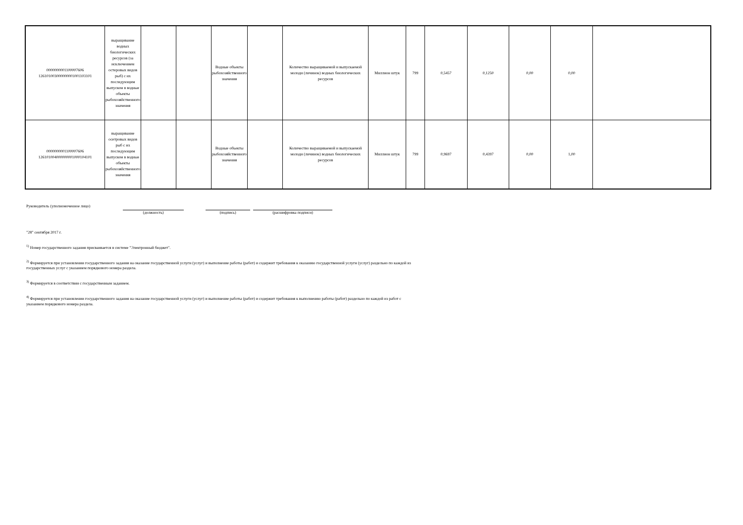| 0000000001100007606 126101003000000001001103101 | выращивание водных биологических ресурсов (за исключением остеровых видов рыб) с их последующим выпуском в водные объекты рыбохозяйственного значения | | | Водные объекты рыбохозяйственного значения | | Количество выращиваемой и выпускаемой молоди (личинок) водных биологических ресурсов | Миллион штук | 799 | 0,5457 | 0,1250 | 0,00 | 0,00 | |
| 0000000001100007606 126101004000000001000104101 | выращивание осетровых видов рыб с их последующим выпуском в водные объекты рыбохозяйственного значения | | | Водные объекты рыбохозяйственного значения | | Количество выращиваемой и выпускаемой молоди (личинок) водных биологических ресурсов | Миллион штук | 799 | 0,9697 | 0,4397 | 0,00 | 1,00 | |
Руководитель (уполномоченное лицо) (должность) (подпись) (расшифровка подписи)
"28" сентября 2017 г.
<sup>1)</sup> Номер государственного задания присваивается в системе "Электронный бюджет".
<sup>2)</sup> Формируется при установлении государственного задания на оказание государственной услуги (услуг) и выполнение работы (работ) и содержит требования к оказанию государственной услуги (услуг) раздельно по каждой из
государственных услуг с указанием порядкового номера раздела.
<sup>3)</sup> Формируется в соответствии с государственным заданием.
<sup>4)</sup> Формируется при установлении государственного задания на оказание государственной услуги (услуг) и выполнение работы (работ) и содержит требования к выполнению работы (работ) раздельно по каждой из работ с
указанием порядкового номера раздела.